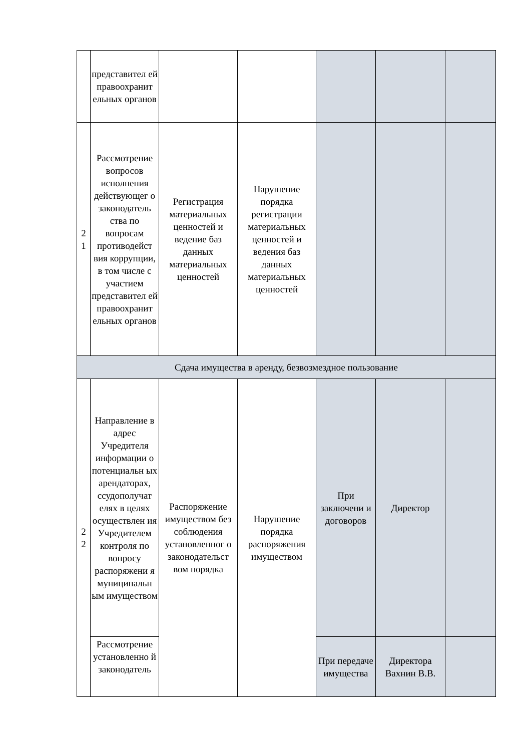| | представител ей правоохранит ельных органов | | | | | |
| 2 1 | Рассмотрение вопросов исполнения действующег о законодатель ства по вопросам противодейст вия коррупции, в том числе с участием представител ей правоохранит ельных органов | Регистрация материальных ценностей и ведение баз данных материальных ценностей | Нарушение порядка регистрации материальных ценностей и ведения баз данных материальных ценностей | | | |
| Сдача имущества в аренду, безвозмездное пользование | | | | | | |
| 2 2 | Направление в адрес Учредителя информации о потенциальн ых арендаторах, ссудополучат елях в целях осуществлен ия Учредителем контроля по вопросу распоряжени я муниципальн ым имуществом | Распоряжение имуществом без соблюдения установленног о законодательст вом порядка | Нарушение порядка распоряжения имуществом | При заключени и договоров | Директор | |
| | Рассмотрение установленно й законодатель | | | При передаче имущества | Директора Вахнин В.В. | |